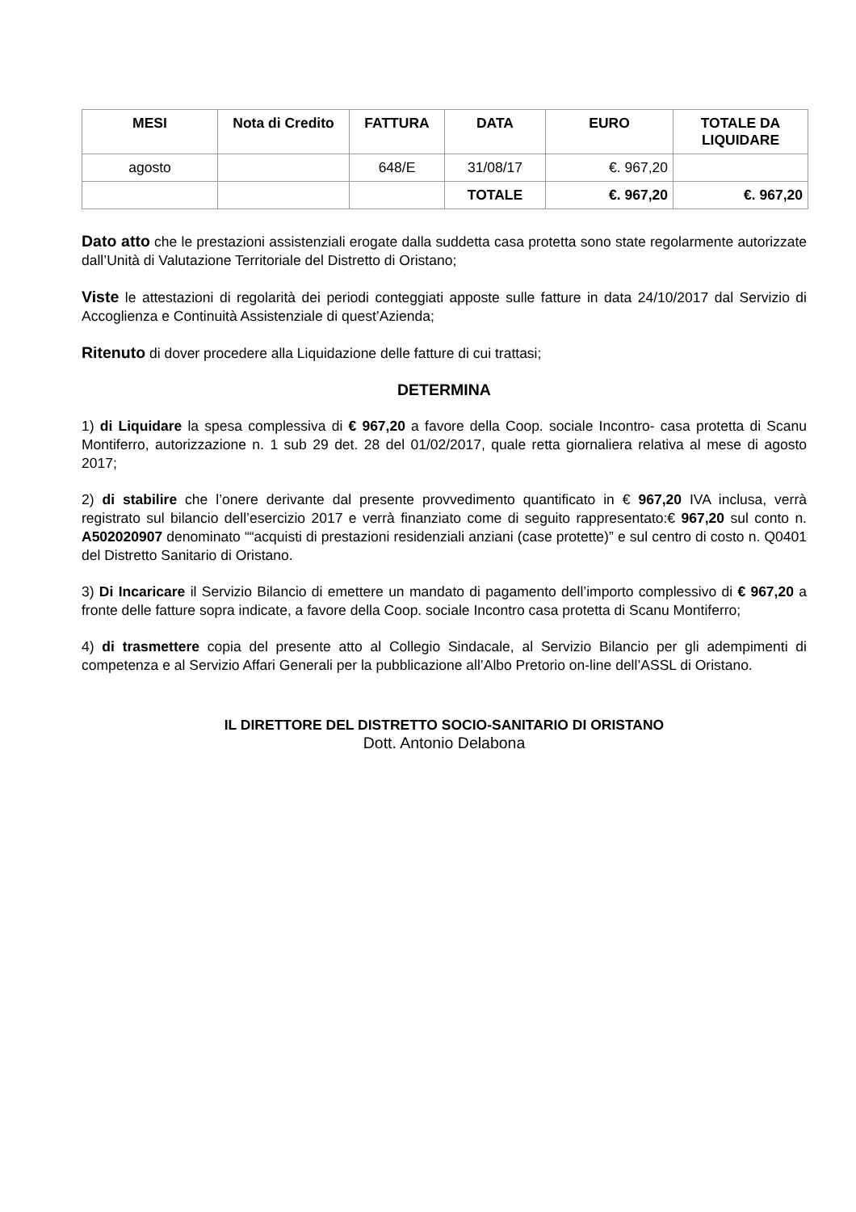| MESI | Nota di Credito | FATTURA | DATA | EURO | TOTALE DA LIQUIDARE |
| --- | --- | --- | --- | --- | --- |
| agosto | | 648/E | 31/08/17 | €. 967,20 | |
| | | | TOTALE | €. 967,20 | €. 967,20 |
Dato atto che le prestazioni assistenziali erogate dalla suddetta casa protetta sono state regolarmente autorizzate dall’Unità di Valutazione Territoriale del Distretto di Oristano;
Viste le attestazioni di regolarità dei periodi conteggiati apposte sulle fatture in data 24/10/2017 dal Servizio di Accoglienza e Continuità Assistenziale di quest’Azienda;
Ritenuto di dover procedere alla Liquidazione delle fatture di cui trattasi;
DETERMINA
1) di Liquidare la spesa complessiva di € 967,20 a favore della Coop. sociale Incontro- casa protetta di Scanu Montiferro, autorizzazione n. 1 sub 29 det. 28 del 01/02/2017, quale retta giornaliera relativa al mese di agosto 2017;
2) di stabilire che l’onere derivante dal presente provvedimento quantificato in € 967,20 IVA inclusa, verrà registrato sul bilancio dell’esercizio 2017 e verrà finanziato come di seguito rappresentato:€ 967,20 sul conto n. A502020907 denominato ““acquisti di prestazioni residenziali anziani (case protette)” e sul centro di costo n. Q0401 del Distretto Sanitario di Oristano.
3) Di Incaricare il Servizio Bilancio di emettere un mandato di pagamento dell’importo complessivo di € 967,20 a fronte delle fatture sopra indicate, a favore della Coop. sociale Incontro casa protetta di Scanu Montiferro;
4) di trasmettere copia del presente atto al Collegio Sindacale, al Servizio Bilancio per gli adempimenti di competenza e al Servizio Affari Generali per la pubblicazione all’Albo Pretorio on-line dell’ASSL di Oristano.
IL DIRETTORE DEL DISTRETTO SOCIO-SANITARIO DI ORISTANO
Dott. Antonio Delabona